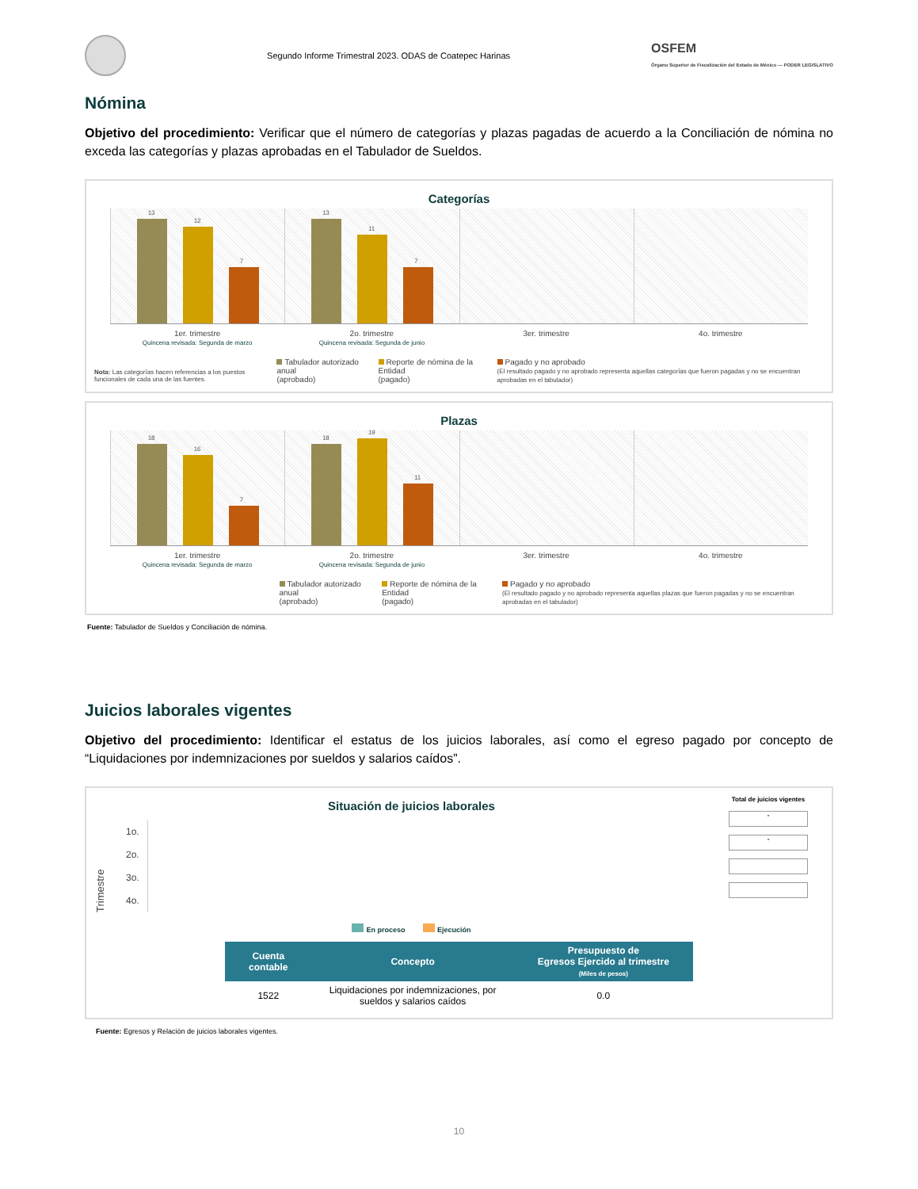Segundo Informe Trimestral 2023. ODAS de Coatepec Harinas
OSFEM
Órgano Superior de Fiscalización del Estado de México — PODER LEGISLATIVO
Nómina
Objetivo del procedimiento: Verificar que el número de categorías y plazas pagadas de acuerdo a la Conciliación de nómina no exceda las categorías y plazas aprobadas en el Tabulador de Sueldos.
Categorías
13
12
7
13
11
7
1er. trimestre
Quincena revisada: Segunda de marzo
2o. trimestre
Quincena revisada: Segunda de junio
3er. trimestre 4o. trimestre
Nota: Las categorías hacen referencias a los puestos funcionales de cada una de las fuentes.
Tabulador autorizado anual
(aprobado)
Reporte de nómina de la Entidad
(pagado)
Pagado y no aprobado
(El resultado pagado y no aprobado representa aquellas categorías que fueron pagadas y no se encuentran aprobadas en el tabulador)
Plazas
18
16
7
18
19
11
1er. trimestre
Quincena revisada: Segunda de marzo
2o. trimestre
Quincena revisada: Segunda de junio
3er. trimestre 4o. trimestre
Tabulador autorizado anual
(aprobado)
Reporte de nómina de la Entidad
(pagado)
Pagado y no aprobado
(El resultado pagado y no aprobado representa aquellas plazas que fueron pagadas y no se encuentran aprobadas en el tabulador)
Fuente: Tabulador de Sueldos y Conciliación de nómina.
Juicios laborales vigentes
Objetivo del procedimiento: Identificar el estatus de los juicios laborales, así como el egreso pagado por concepto de “Liquidaciones por indemnizaciones por sueldos y salarios caídos”.
Situación de juicios laborales
Trimestre
1o.
2o.
3o.
4o.
En proceso Ejecución
Total de juicios vigentes
-
-
| Cuenta contable | Concepto | Presupuesto de Egresos Ejercido al trimestre (Miles de pesos) |
| --- | --- | --- |
| 1522 | Liquidaciones por indemnizaciones, por sueldos y salarios caídos | 0.0 |
Fuente: Egresos y Relación de juicios laborales vigentes.
10